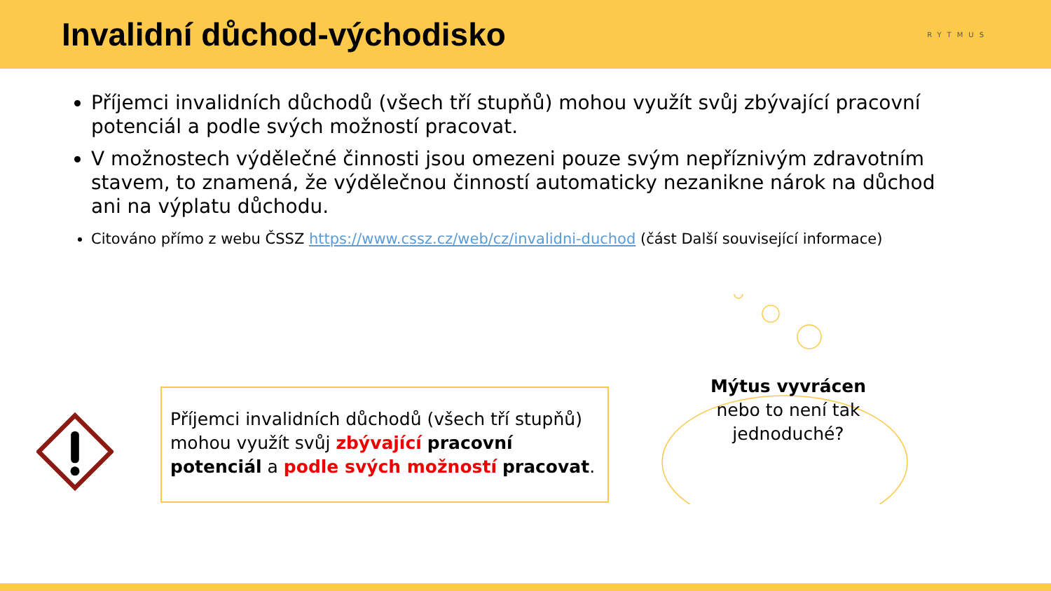Invalidní důchod-východisko
RYTMUS
Příjemci invalidních důchodů (všech tří stupňů) mohou využít svůj zbývající pracovní potenciál a podle svých možností pracovat.
V možnostech výdělečné činnosti jsou omezeni pouze svým nepříznivým zdravotním stavem, to znamená, že výdělečnou činností automaticky nezanikne nárok na důchod ani na výplatu důchodu.
Citováno přímo z webu ČSSZ https://www.cssz.cz/web/cz/invalidni-duchod (část Další související informace)
Příjemci invalidních důchodů (všech tří stupňů) mohou využít svůj zbývající pracovní potenciál a podle svých možností pracovat.
Mýtus vyvrácen
nebo to není tak jednoduché?